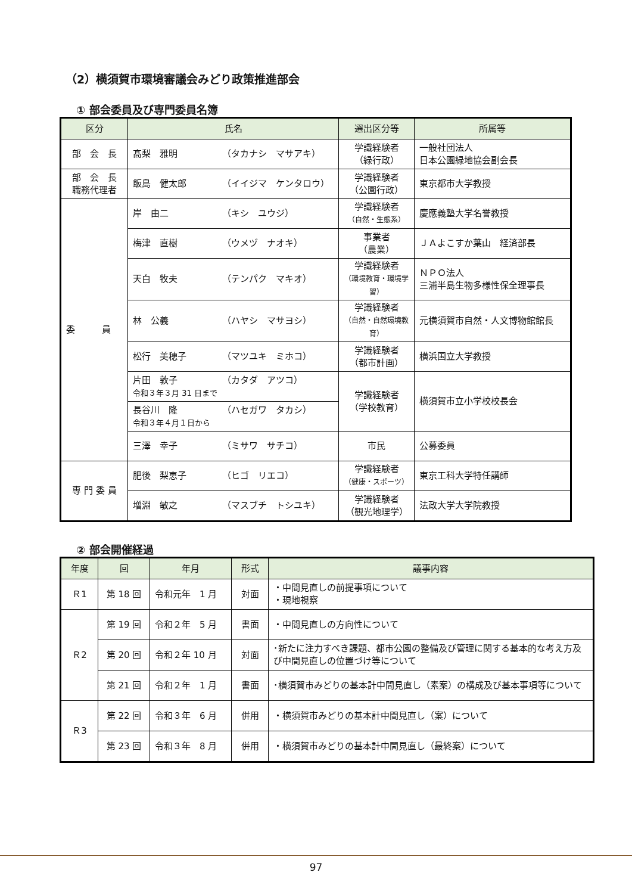（2）横須賀市環境審議会みどり政策推進部会
① 部会委員及び専門委員名簿
| 区分 | 氏名 | 選出区分等 | 所属等 |
| --- | --- | --- | --- |
| 部 会 長 | 髙梨 雅明 （タカナシ マサアキ） | 学識経験者 （緑行政） | 一般社団法人 日本公園緑地協会副会長 |
| 部 会 長 職務代理者 | 飯島 健太郎 （イイジマ ケンタロウ） | 学識経験者 （公園行政） | 東京都市大学教授 |
| 委 員 | 岸 由二 （キシ ユウジ） | 学識経験者 （自然・生態系） | 慶應義塾大学名誉教授 |
| | 梅津 直樹 （ウメヅ ナオキ） | 事業者 （農業） | ＪＡよこすか葉山 経済部長 |
| | 天白 牧夫 （テンパク マキオ） | 学識経験者 （環境教育・環境学習） | ＮＰＯ法人 三浦半島生物多様性保全理事長 |
| | 林 公義 （ハヤシ マサヨシ） | 学識経験者 （自然・自然環境教育） | 元横須賀市自然・人文博物館館長 |
| | 松行 美穂子 （マツユキ ミホコ） | 学識経験者 （都市計画） | 横浜国立大学教授 |
| | 片田 敦子 （カタダ アツコ） 令和３年３月 31 日まで | 学識経験者 （学校教育） | 横須賀市立小学校校長会 |
| | 長谷川 隆 （ハセガワ タカシ） 令和３年４月１日から | | |
| | 三澤 幸子 （ミサワ サチコ） | 市民 | 公募委員 |
| 専 門 委 員 | 肥後 梨恵子 （ヒゴ リエコ） | 学識経験者 （健康・スポーツ） | 東京工科大学特任講師 |
| | 増淵 敏之 （マスブチ トシユキ） | 学識経験者 （観光地理学） | 法政大学大学院教授 |
② 部会開催経過
| 年度 | 回 | 年月 | 形式 | 議事内容 |
| --- | --- | --- | --- | --- |
| Ｒ1 | 第 18 回 | 令和元年 1 月 | 対面 | ・中間見直しの前提事項について ・現地視察 |
| Ｒ2 | 第 19 回 | 令和２年 5 月 | 書面 | ・中間見直しの方向性について |
| | 第 20 回 | 令和２年 10 月 | 対面 | ･新たに注力すべき課題、都市公園の整備及び管理に関する基本的な考え方及び中間見直しの位置づけ等について |
| | 第 21 回 | 令和２年 1 月 | 書面 | ･横須賀市みどりの基本計中間見直し（素案）の構成及び基本事項等について |
| Ｒ3 | 第 22 回 | 令和３年 6 月 | 併用 | ・横須賀市みどりの基本計中間見直し（案）について |
| | 第 23 回 | 令和３年 8 月 | 併用 | ・横須賀市みどりの基本計中間見直し（最終案）について |
97